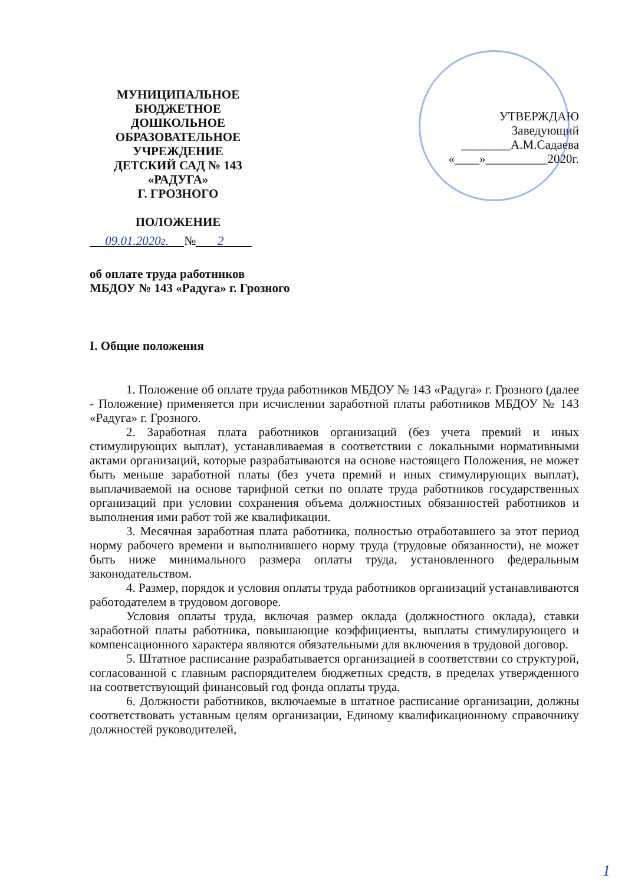МУНИЦИПАЛЬНОЕ
БЮДЖЕТНОЕ ДОШКОЛЬНОЕ
ОБРАЗОВАТЕЛЬНОЕ УЧРЕЖДЕНИЕ
ДЕТСКИЙ САД № 143 «РАДУГА»
Г. ГРОЗНОГО
ПОЛОЖЕНИЕ
УТВЕРЖДАЮ
Заведующий
________А.М.Садаева
«____»__________2020г.
09.01.2020г. № 2
об оплате труда работников
МБДОУ № 143 «Радуга» г. Грозного
I. Общие положения
1. Положение об оплате труда работников МБДОУ № 143 «Радуга» г. Грозного (далее - Положение) применяется при исчислении заработной платы работников МБДОУ № 143 «Радуга» г. Грозного.
2. Заработная плата работников организаций (без учета премий и иных стимулирующих выплат), устанавливаемая в соответствии с локальными нормативными актами организаций, которые разрабатываются на основе настоящего Положения, не может быть меньше заработной платы (без учета премий и иных стимулирующих выплат), выплачиваемой на основе тарифной сетки по оплате труда работников государственных организаций при условии сохранения объема должностных обязанностей работников и выполнения ими работ той же квалификации.
3. Месячная заработная плата работника, полностью отработавшего за этот период норму рабочего времени и выполнившего норму труда (трудовые обязанности), не может быть ниже минимального размера оплаты труда, установленного федеральным законодательством.
4. Размер, порядок и условия оплаты труда работников организаций устанавливаются работодателем в трудовом договоре.
Условия оплаты труда, включая размер оклада (должностного оклада), ставки заработной платы работника, повышающие коэффициенты, выплаты стимулирующего и компенсационного характера являются обязательными для включения в трудовой договор.
5. Штатное расписание разрабатывается организацией в соответствии со структурой, согласованной с главным распорядителем бюджетных средств, в пределах утвержденного на соответствующий финансовый год фонда оплаты труда.
6. Должности работников, включаемые в штатное расписание организации, должны соответствовать уставным целям организации, Единому квалификационному справочнику должностей руководителей,
1